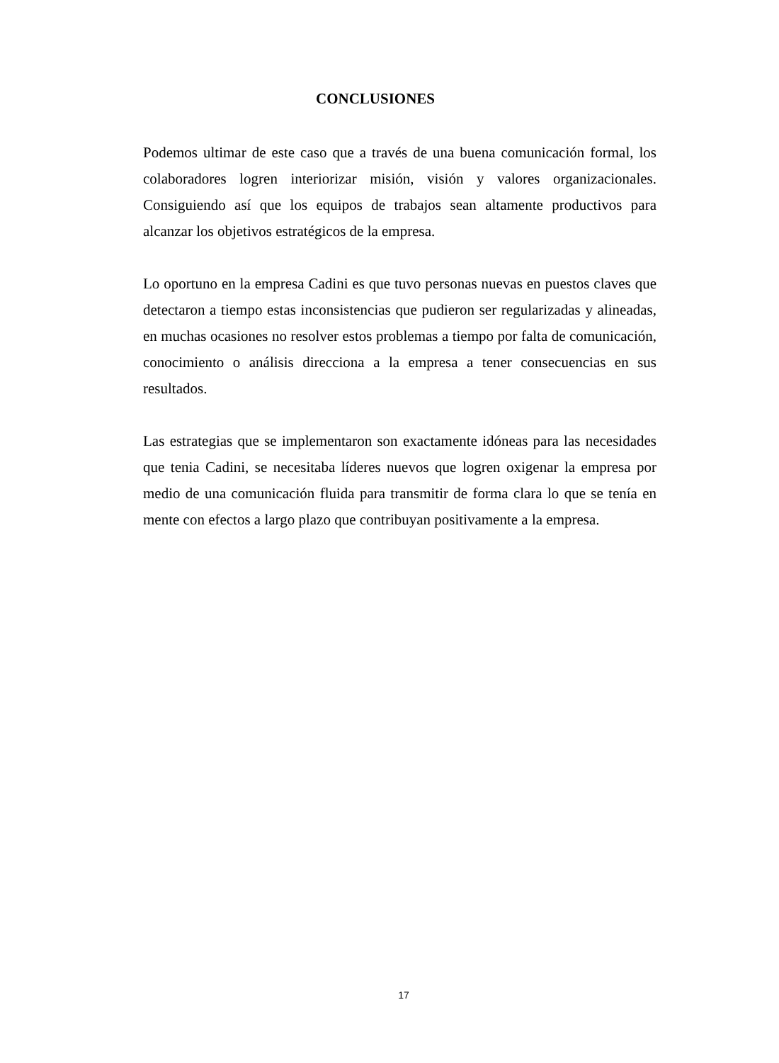CONCLUSIONES
Podemos ultimar de este caso que a través de una buena comunicación formal, los colaboradores logren interiorizar misión, visión y valores organizacionales. Consiguiendo así que los equipos de trabajos sean altamente productivos para alcanzar los objetivos estratégicos de la empresa.
Lo oportuno en la empresa Cadini es que tuvo personas nuevas en puestos claves que detectaron a tiempo estas inconsistencias que pudieron ser regularizadas y alineadas, en muchas ocasiones no resolver estos problemas a tiempo por falta de comunicación, conocimiento o análisis direcciona a la empresa a tener consecuencias en sus resultados.
Las estrategias que se implementaron son exactamente idóneas para las necesidades que tenia Cadini, se necesitaba líderes nuevos que logren oxigenar la empresa por medio de una comunicación fluida para transmitir de forma clara lo que se tenía en mente con efectos a largo plazo que contribuyan positivamente a la empresa.
17